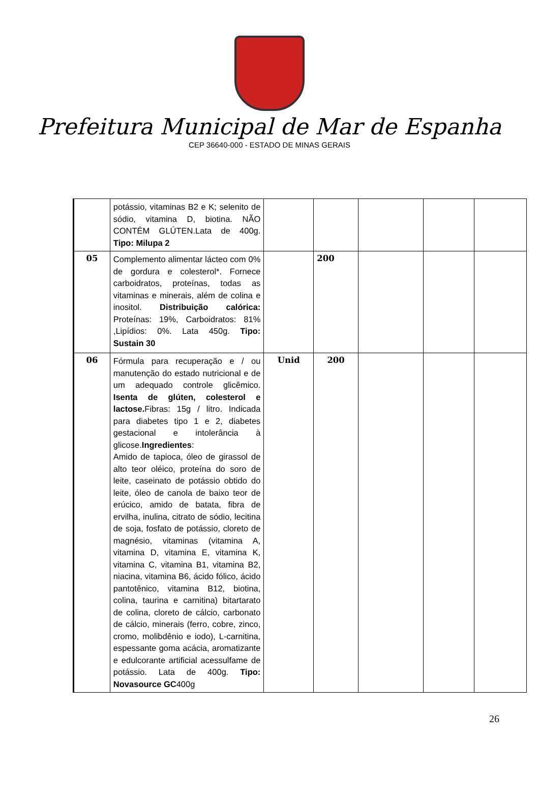Prefeitura Municipal de Mar de Espanha
CEP 36640-000 - ESTADO DE MINAS GERAIS
| | potássio, vitaminas B2 e K; selenito de sódio, vitamina D, biotina. NÃO CONTÉM GLÚTEN.Lata de 400g. Tipo: Milupa 2 | | | | | |
| 05 | Complemento alimentar lácteo com 0% de gordura e colesterol*. Fornece carboidratos, proteínas, todas as vitaminas e minerais, além de colina e inositol. Distribuição calórica: Proteínas: 19%, Carboidratos: 81% ,Lipídios: 0%. Lata 450g. Tipo: Sustain 30 | | 200 | | | |
| 06 | Fórmula para recuperação e / ou manutenção do estado nutricional e de um adequado controle glicêmico. Isenta de glúten, colesterol e lactose. Fibras: 15g / litro. Indicada para diabetes tipo 1 e 2, diabetes gestacional e intolerância à glicose. Ingredientes : Amido de tapioca, óleo de girassol de alto teor oléico, proteína do soro de leite, caseinato de potássio obtido do leite, óleo de canola de baixo teor de erúcico, amido de batata, fibra de ervilha, inulina, citrato de sódio, lecitina de soja, fosfato de potássio, cloreto de magnésio, vitaminas (vitamina A, vitamina D, vitamina E, vitamina K, vitamina C, vitamina B1, vitamina B2, niacina, vitamina B6, ácido fólico, ácido pantotênico, vitamina B12, biotina, colina, taurina e carnitina) bitartarato de colina, cloreto de cálcio, carbonato de cálcio, minerais (ferro, cobre, zinco, cromo, molibdênio e iodo), L-carnitina, espessante goma acácia, aromatizante e edulcorante artificial acessulfame de potássio. Lata de 400g. Tipo: Novasource GC 400g | Unid | 200 | | | |
26